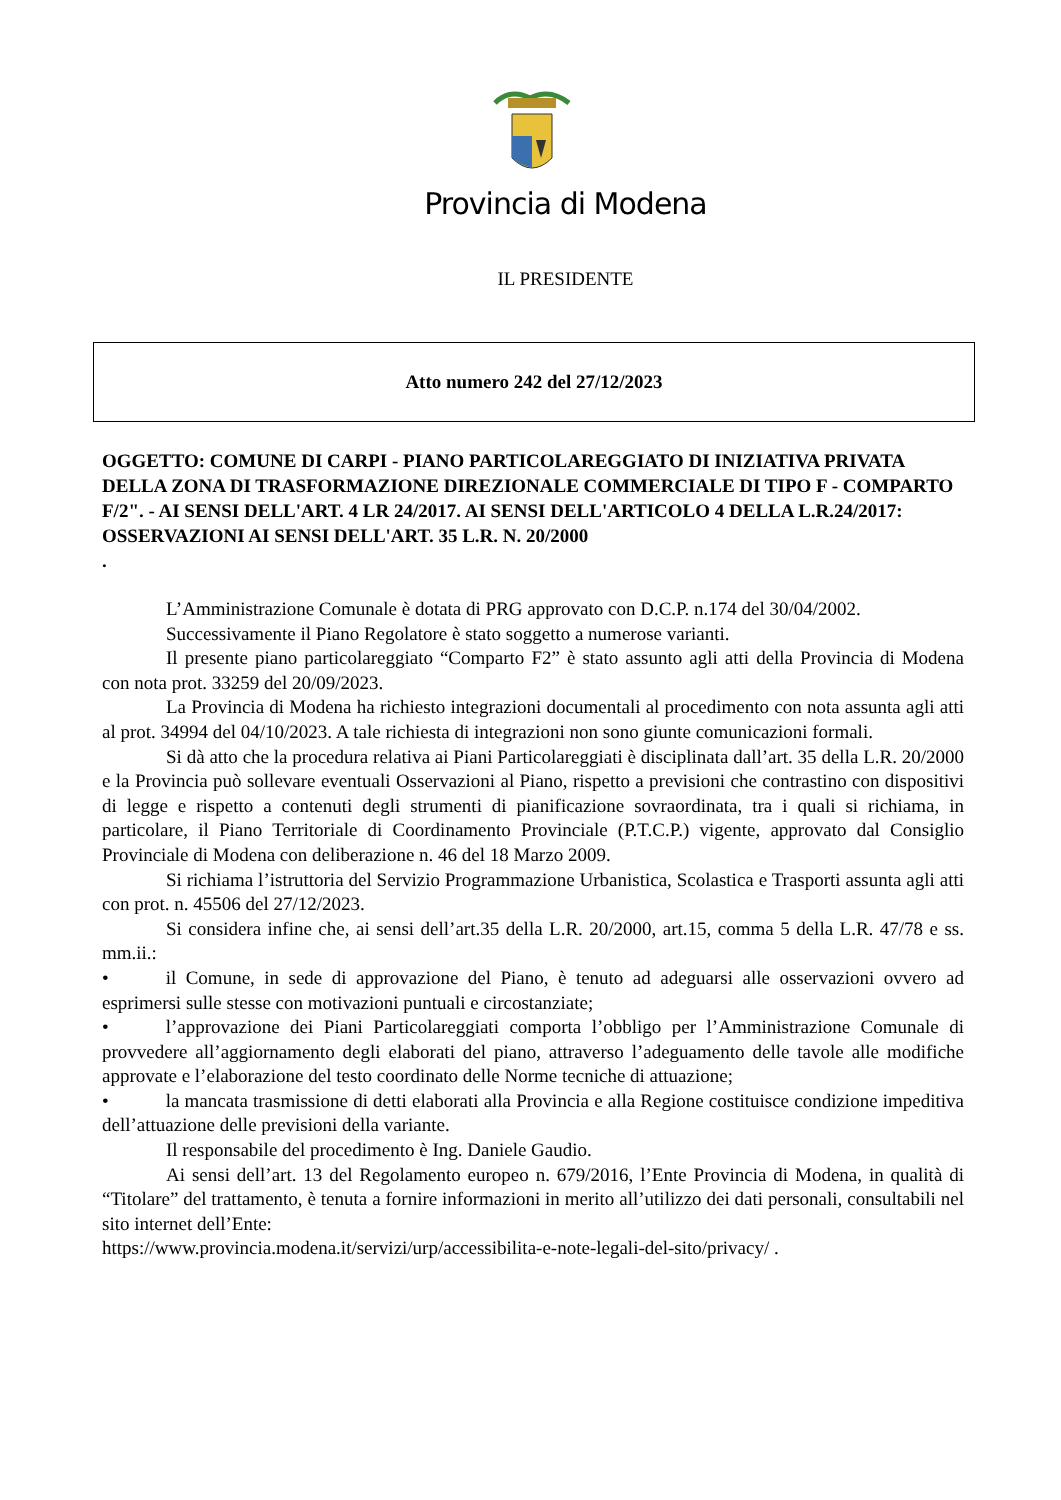Provincia di Modena
IL PRESIDENTE
Atto numero 242 del 27/12/2023
OGGETTO: COMUNE DI CARPI - PIANO PARTICOLAREGGIATO DI INIZIATIVA PRIVATA DELLA ZONA DI TRASFORMAZIONE DIREZIONALE COMMERCIALE DI TIPO F - COMPARTO F/2". - AI SENSI DELL'ART. 4 LR 24/2017. AI SENSI DELL'ARTICOLO 4 DELLA L.R.24/2017: OSSERVAZIONI AI SENSI DELL'ART. 35 L.R. N. 20/2000
.
L’Amministrazione Comunale è dotata di PRG approvato con D.C.P. n.174 del 30/04/2002.
Successivamente il Piano Regolatore è stato soggetto a numerose varianti.
Il presente piano particolareggiato “Comparto F2” è stato assunto agli atti della Provincia di Modena con nota prot. 33259 del 20/09/2023.
La Provincia di Modena ha richiesto integrazioni documentali al procedimento con nota assunta agli atti al prot. 34994 del 04/10/2023. A tale richiesta di integrazioni non sono giunte comunicazioni formali.
Si dà atto che la procedura relativa ai Piani Particolareggiati è disciplinata dall’art. 35 della L.R. 20/2000 e la Provincia può sollevare eventuali Osservazioni al Piano, rispetto a previsioni che contrastino con dispositivi di legge e rispetto a contenuti degli strumenti di pianificazione sovraordinata, tra i quali si richiama, in particolare, il Piano Territoriale di Coordinamento Provinciale (P.T.C.P.) vigente, approvato dal Consiglio Provinciale di Modena con deliberazione n. 46 del 18 Marzo 2009.
Si richiama l’istruttoria del Servizio Programmazione Urbanistica, Scolastica e Trasporti assunta agli atti con prot. n. 45506 del 27/12/2023.
Si considera infine che, ai sensi dell’art.35 della L.R. 20/2000, art.15, comma 5 della L.R. 47/78 e ss. mm.ii.:
• il Comune, in sede di approvazione del Piano, è tenuto ad adeguarsi alle osservazioni ovvero ad esprimersi sulle stesse con motivazioni puntuali e circostanziate;
• l’approvazione dei Piani Particolareggiati comporta l’obbligo per l’Amministrazione Comunale di provvedere all’aggiornamento degli elaborati del piano, attraverso l’adeguamento delle tavole alle modifiche approvate e l’elaborazione del testo coordinato delle Norme tecniche di attuazione;
• la mancata trasmissione di detti elaborati alla Provincia e alla Regione costituisce condizione impeditiva dell’attuazione delle previsioni della variante.
Il responsabile del procedimento è Ing. Daniele Gaudio.
Ai sensi dell’art. 13 del Regolamento europeo n. 679/2016, l’Ente Provincia di Modena, in qualità di “Titolare” del trattamento, è tenuta a fornire informazioni in merito all’utilizzo dei dati personali, consultabili nel sito internet dell’Ente:
https://www.provincia.modena.it/servizi/urp/accessibilita-e-note-legali-del-sito/privacy/ .